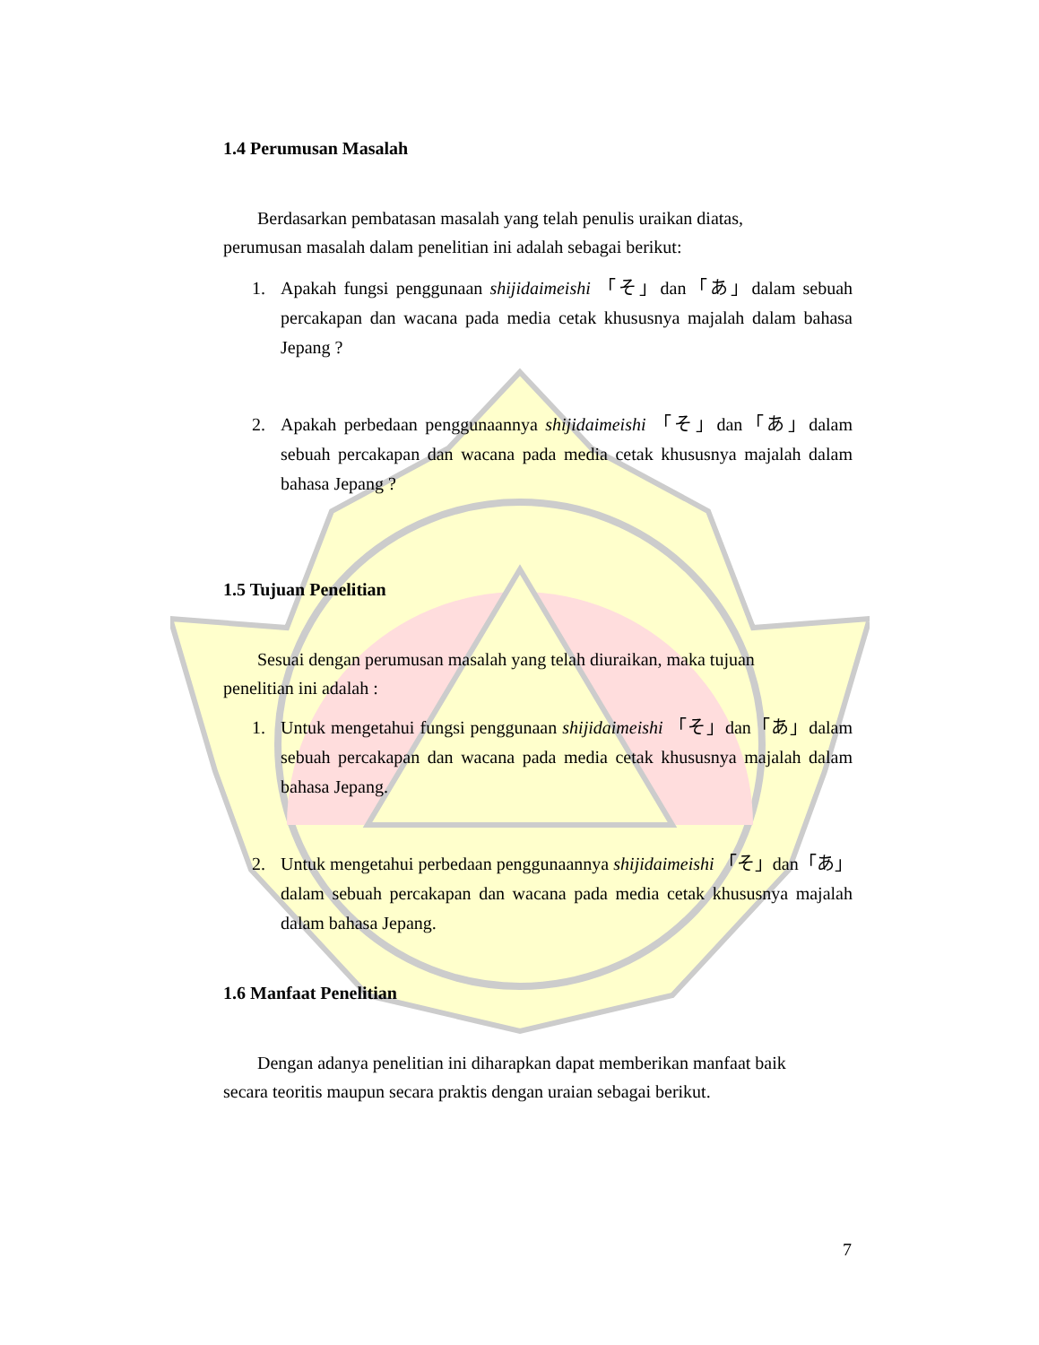1.4 Perumusan Masalah
Berdasarkan pembatasan masalah yang telah penulis uraikan diatas,
perumusan masalah dalam penelitian ini adalah sebagai berikut:
1. Apakah fungsi penggunaan shijidaimeishi 「そ」dan「あ」dalam sebuah percakapan dan wacana pada media cetak khususnya majalah dalam bahasa Jepang ?
2. Apakah perbedaan penggunaannya shijidaimeishi 「そ」dan「あ」dalam sebuah percakapan dan wacana pada media cetak khususnya majalah dalam bahasa Jepang ?
1.5 Tujuan Penelitian
Sesuai dengan perumusan masalah yang telah diuraikan, maka tujuan
penelitian ini adalah :
1. Untuk mengetahui fungsi penggunaan shijidaimeishi 「そ」dan「あ」dalam sebuah percakapan dan wacana pada media cetak khususnya majalah dalam bahasa Jepang.
2. Untuk mengetahui perbedaan penggunaannya shijidaimeishi 「そ」dan「あ」dalam sebuah percakapan dan wacana pada media cetak khususnya majalah dalam bahasa Jepang.
1.6 Manfaat Penelitian
Dengan adanya penelitian ini diharapkan dapat memberikan manfaat baik
secara teoritis maupun secara praktis dengan uraian sebagai berikut.
7